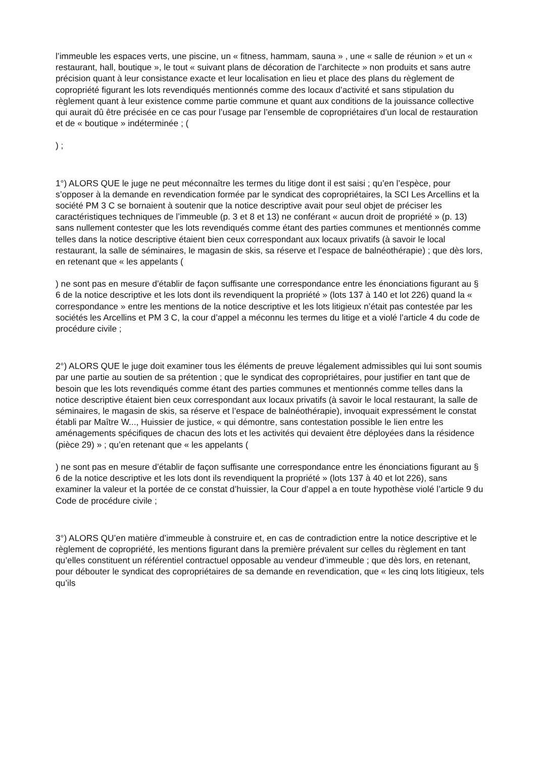l’immeuble les espaces verts, une piscine, un « fitness, hammam, sauna » , une « salle de réunion » et un « restaurant, hall, boutique », le tout « suivant plans de décoration de l’architecte » non produits et sans autre précision quant à leur consistance exacte et leur localisation en lieu et place des plans du règlement de copropriété figurant les lots revendiqués mentionnés comme des locaux d’activité et sans stipulation du règlement quant à leur existence comme partie commune et quant aux conditions de la jouissance collective qui aurait dû être précisée en ce cas pour l’usage par l’ensemble de copropriétaires d’un local de restauration et de « boutique » indéterminée ; (
) ;
1°) ALORS QUE le juge ne peut méconnaître les termes du litige dont il est saisi ; qu’en l’espèce, pour s’opposer à la demande en revendication formée par le syndicat des copropriétaires, la SCI Les Arcellins et la société PM 3 C se bornaient à soutenir que la notice descriptive avait pour seul objet de préciser les caractéristiques techniques de l’immeuble (p. 3 et 8 et 13) ne conférant « aucun droit de propriété » (p. 13) sans nullement contester que les lots revendiqués comme étant des parties communes et mentionnés comme telles dans la notice descriptive étaient bien ceux correspondant aux locaux privatifs (à savoir le local restaurant, la salle de séminaires, le magasin de skis, sa réserve et l’espace de balnéothérapie) ; que dès lors, en retenant que « les appelants (
) ne sont pas en mesure d’établir de façon suffisante une correspondance entre les énonciations figurant au § 6 de la notice descriptive et les lots dont ils revendiquent la propriété » (lots 137 à 140 et lot 226) quand la « correspondance » entre les mentions de la notice descriptive et les lots litigieux n’était pas contestée par les sociétés les Arcellins et PM 3 C, la cour d’appel a méconnu les termes du litige et a violé l’article 4 du code de procédure civile ;
2°) ALORS QUE le juge doit examiner tous les éléments de preuve légalement admissibles qui lui sont soumis par une partie au soutien de sa prétention ; que le syndicat des copropriétaires, pour justifier en tant que de besoin que les lots revendiqués comme étant des parties communes et mentionnés comme telles dans la notice descriptive étaient bien ceux correspondant aux locaux privatifs (à savoir le local restaurant, la salle de séminaires, le magasin de skis, sa réserve et l’espace de balnéothérapie), invoquait expressément le constat établi par Maître W..., Huissier de justice, « qui démontre, sans contestation possible le lien entre les aménagements spécifiques de chacun des lots et les activités qui devaient être déployées dans la résidence (pièce 29) » ; qu’en retenant que « les appelants (
) ne sont pas en mesure d’établir de façon suffisante une correspondance entre les énonciations figurant au § 6 de la notice descriptive et les lots dont ils revendiquent la propriété » (lots 137 à 40 et lot 226), sans examiner la valeur et la portée de ce constat d’huissier, la Cour d’appel a en toute hypothèse violé l’article 9 du Code de procédure civile ;
3°) ALORS QU’en matière d’immeuble à construire et, en cas de contradiction entre la notice descriptive et le règlement de copropriété, les mentions figurant dans la première prévalent sur celles du règlement en tant qu’elles constituent un référentiel contractuel opposable au vendeur d’immeuble ; que dès lors, en retenant, pour débouter le syndicat des copropriétaires de sa demande en revendication, que « les cinq lots litigieux, tels qu’ils